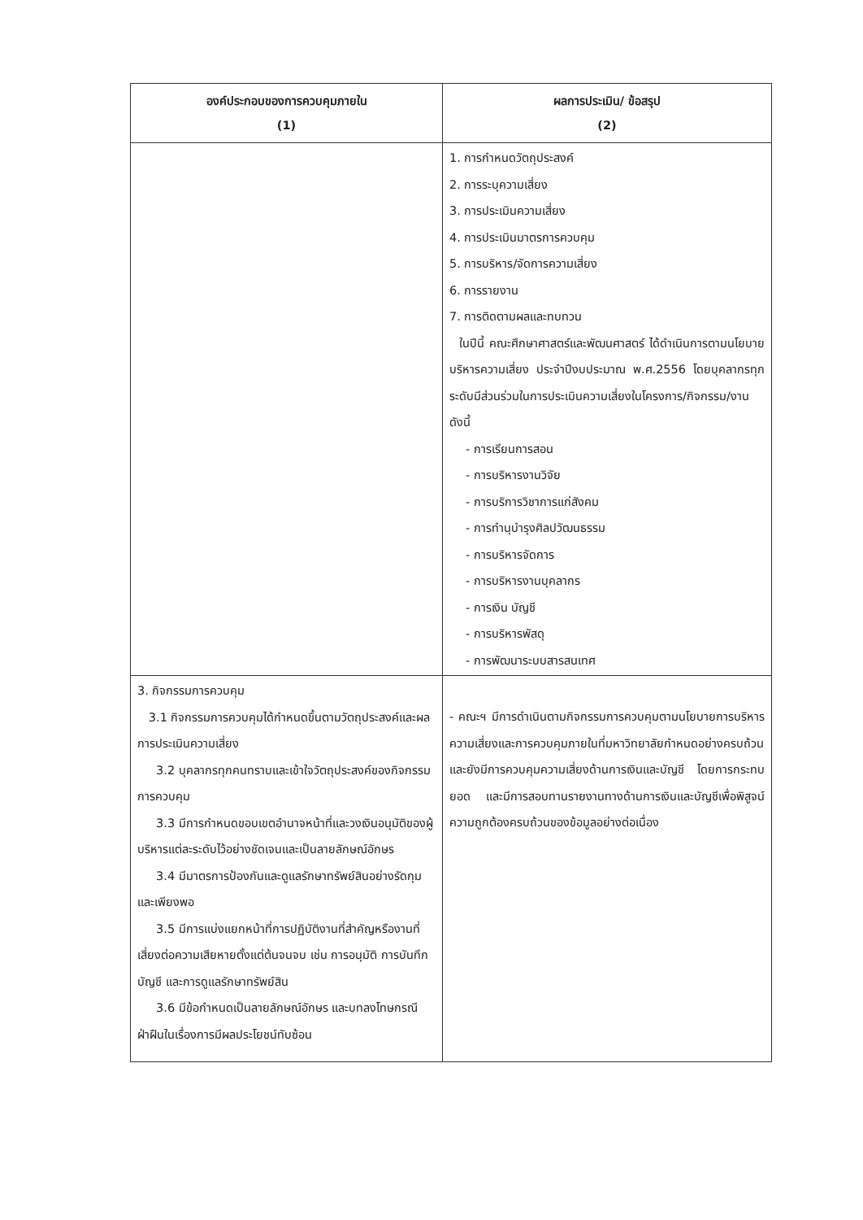| องค์ประกอบของการควบคุมภายใน (1) | ผลการประเมิน/ ข้อสรุป (2) |
| --- | --- |
| | 1. การกำหนดวัตถุประสงค์ 2. การระบุความเสี่ยง 3. การประเมินความเสี่ยง 4. การประเมินมาตรการควบคุม 5. การบริหาร/จัดการความเสี่ยง 6. การรายงาน 7. การติดตามผลและทบทวน ในปีนี้ คณะศึกษาศาสตร์และพัฒนศาสตร์ ได้ดำเนินการตามนโยบายบริหารความเสี่ยง ประจำปีงบประมาณ พ.ศ.2556 โดยบุคลากรทุกระดับมีส่วนร่วมในการประเมินความเสี่ยงในโครงการ/กิจกรรม/งาน ดังนี้ - การเรียนการสอน - การบริหารงานวิจัย - การบริการวิชาการแก่สังคม - การทำนุบำรุงศิลปวัฒนธรรม - การบริหารจัดการ - การบริหารงานบุคลากร - การเงิน บัญชี - การบริหารพัสดุ - การพัฒนาระบบสารสนเทศ |
| 3. กิจกรรมการควบคุม 3.1 กิจกรรมการควบคุมได้กำหนดขึ้นตามวัตถุประสงค์และผลการประเมินความเสี่ยง 3.2 บุคลากรทุกคนทราบและเข้าใจวัตถุประสงค์ของกิจกรรมการควบคุม 3.3 มีการกำหนดขอบเขตอำนาจหน้าที่และวงเงินอนุมัติของผู้บริหารแต่ละระดับไว้อย่างชัดเจนและเป็นลายลักษณ์อักษร 3.4 มีมาตรการป้องกันและดูแลรักษาทรัพย์สินอย่างรัดกุมและเพียงพอ 3.5 มีการแบ่งแยกหน้าที่การปฏิบัติงานที่สำคัญหรืองานที่เสี่ยงต่อความเสียหายตั้งแต่ต้นจนจบ เช่น การอนุมัติ การบันทึกบัญชี และการดูแลรักษาทรัพย์สิน 3.6 มีข้อกำหนดเป็นลายลักษณ์อักษร และบทลงโทษกรณีฝ่าฝืนในเรื่องการมีผลประโยชน์ทับซ้อน | - คณะฯ มีการดำเนินตามกิจกรรมการควบคุมตามนโยบายการบริหารความเสี่ยงและการควบคุมภายในที่มหาวิทยาลัยกำหนดอย่างครบถ้วน และยังมีการควบคุมความเสี่ยงด้านการเงินและบัญชี โดยการกระทบยอด และมีการสอบทานรายงานทางด้านการเงินและบัญชีเพื่อพิสูจน์ความถูกต้องครบถ้วนของข้อมูลอย่างต่อเนื่อง |